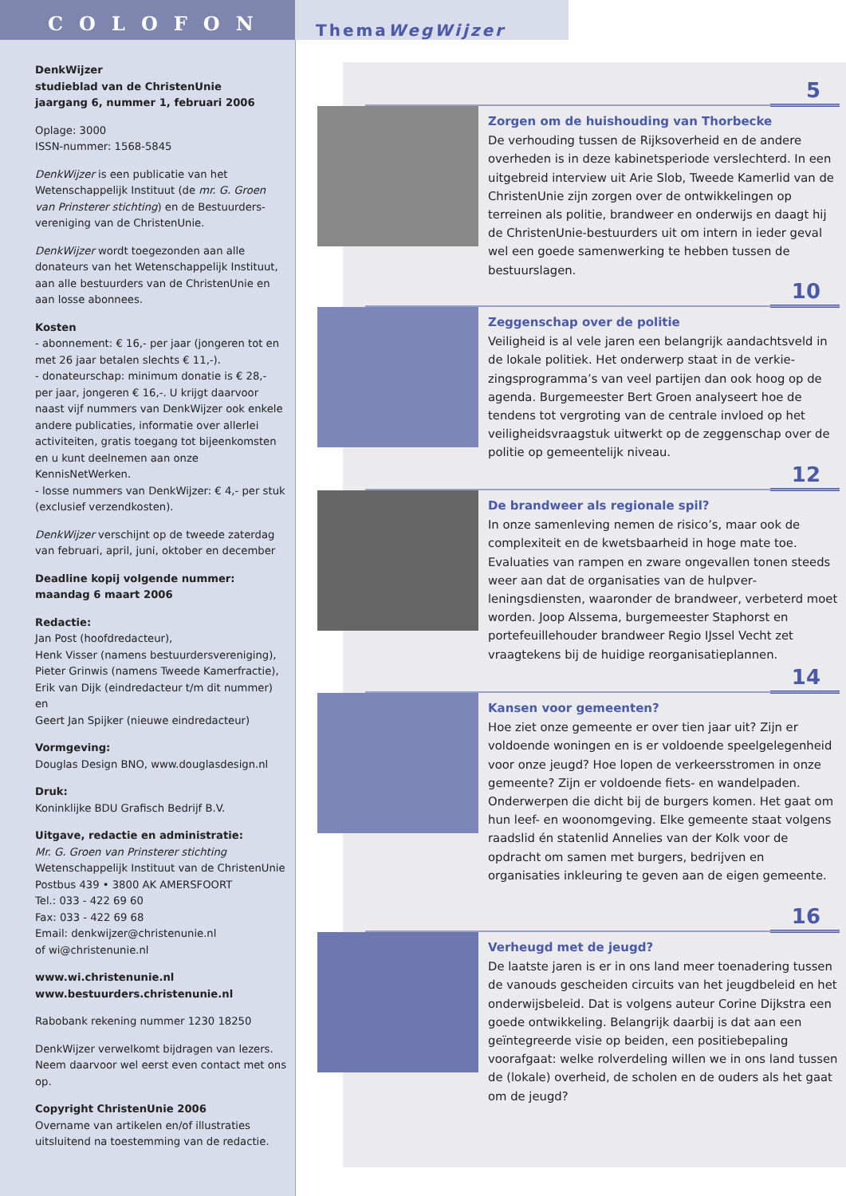COLOFON
DenkWijzer
studieblad van de ChristenUnie
jaargang 6, nummer 1, februari 2006
Oplage: 3000
ISSN-nummer: 1568-5845
DenkWijzer is een publicatie van het Wetenschappelijk Instituut (de mr. G. Groen van Prinsterer stichting) en de Bestuurders­vereniging van de ChristenUnie.
DenkWijzer wordt toegezonden aan alle donateurs van het Wetenschappelijk Instituut, aan alle bestuurders van de ChristenUnie en aan losse abonnees.
Kosten
- abonnement: € 16,- per jaar (jongeren tot en met 26 jaar betalen slechts € 11,-).
- donateurschap: minimum donatie is € 28,- per jaar, jongeren € 16,-. U krijgt daarvoor naast vijf nummers van DenkWijzer ook enkele andere publicaties, informatie over allerlei activiteiten, gratis toegang tot bijeenkomsten en u kunt deel­nemen aan onze KennisNetWerken.
- losse nummers van DenkWijzer: € 4,- per stuk (exclusief verzendkosten).
DenkWijzer verschijnt op de tweede zaterdag van februari, april, juni, oktober en december
Deadline kopij volgende nummer:
maandag 6 maart 2006
Redactie:
Jan Post (hoofdredacteur),
Henk Visser (namens bestuurdersvereniging),
Pieter Grinwis (namens Tweede Kamerfractie),
Erik van Dijk (eindredacteur t/m dit nummer) en
Geert Jan Spijker (nieuwe eindredacteur)
Vormgeving:
Douglas Design BNO, www.douglasdesign.nl
Druk:
Koninklijke BDU Grafisch Bedrijf B.V.
Uitgave, redactie en administratie:
Mr. G. Groen van Prinsterer stichting
Wetenschappelijk Instituut van de ChristenUnie
Postbus 439 • 3800 AK AMERSFOORT
Tel.: 033 - 422 69 60
Fax: 033 - 422 69 68
Email: denkwijzer@christenunie.nl
of wi@christenunie.nl
www.wi.christenunie.nl
www.bestuurders.christenunie.nl
Rabobank rekening nummer 1230 18250
DenkWijzer verwelkomt bijdragen van lezers. Neem daarvoor wel eerst even contact met ons op.
Copyright ChristenUnie 2006
Overname van artikelen en/of illustraties uitsluitend na toestemming van de redactie.
ThemaWegWijzer
5
Zorgen om de huishouding van Thorbecke
De verhouding tussen de Rijksoverheid en de andere overheden is in deze kabinetsperiode verslechterd. In een uitgebreid interview uit Arie Slob, Tweede Kamerlid van de ChristenUnie zijn zorgen over de ontwikkelingen op terreinen als politie, brandweer en onderwijs en daagt hij de ChristenUnie-bestuurders uit om intern in ieder geval wel een goede samenwer­king te hebben tussen de bestuurslagen.
10
Zeggenschap over de politie
Veiligheid is al vele jaren een belangrijk aandachtsveld in de lokale politiek. Het onderwerp staat in de verkie­zingsprogramma’s van veel partijen dan ook hoog op de agenda. Burgemeester Bert Groen analyseert hoe de tendens tot vergroting van de centrale invloed op het veiligheidsvraagstuk uitwerkt op de zeggenschap over de politie op gemeentelijk niveau.
12
De brandweer als regionale spil?
In onze samenleving nemen de risico’s, maar ook de complexiteit en de kwetsbaarheid in hoge mate toe. Evaluaties van rampen en zware ongevallen tonen steeds weer aan dat de organisaties van de hulpver­leningsdiensten, waaronder de brandweer, verbeterd moet worden. Joop Alssema, burgemeester Staphorst en portefeuillehouder brandweer Regio IJssel Vecht zet vraagtekens bij de huidige reorganisatieplannen.
14
Kansen voor gemeenten?
Hoe ziet onze gemeente er over tien jaar uit? Zijn er voldoende woningen en is er voldoende speelgele­genheid voor onze jeugd? Hoe lopen de verkeersstro­men in onze gemeente? Zijn er voldoende fiets- en wandelpaden. Onderwerpen die dicht bij de burgers komen. Het gaat om hun leef- en woonomgeving. Elke gemeente staat volgens raadslid én statenlid Annelies van der Kolk voor de opdracht om samen met burgers, bedrijven en organisaties inkleuring te geven aan de eigen gemeente.
16
Verheugd met de jeugd?
De laatste jaren is er in ons land meer toenadering tussen de vanouds gescheiden circuits van het jeugd­beleid en het onderwijsbeleid. Dat is volgens auteur Corine Dijkstra een goede ontwikkeling. Belangrijk daarbij is dat aan een geïntegreerde visie op beiden, een positiebepaling voorafgaat: welke rolverdeling willen we in ons land tussen de (lokale) overheid, de scholen en de ouders als het gaat om de jeugd?